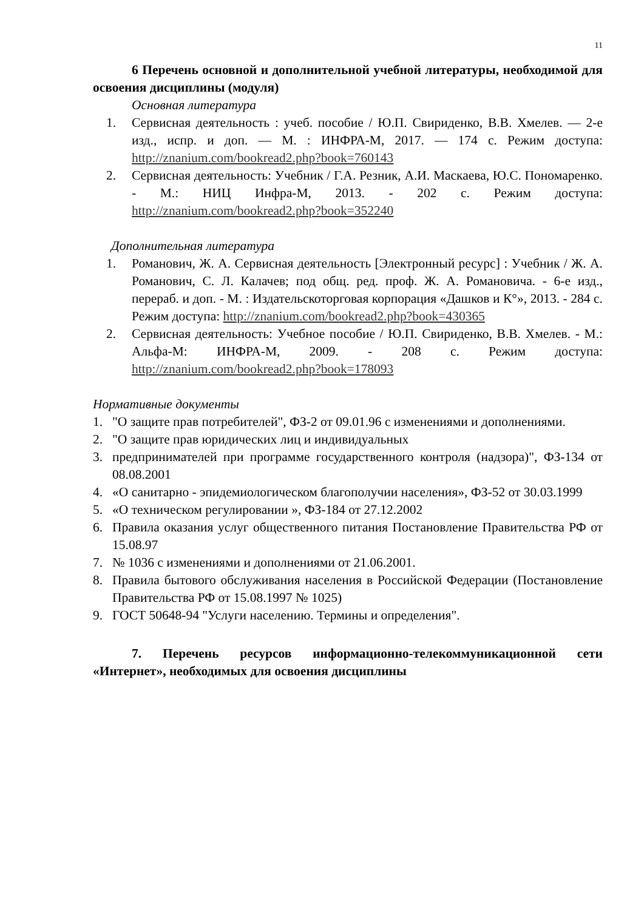11
6 Перечень основной и дополнительной учебной литературы, необходимой для освоения дисциплины (модуля)
Основная литература
1. Сервисная деятельность : учеб. пособие / Ю.П. Свириденко, В.В. Хмелев. — 2-е изд., испр. и доп. — М. : ИНФРА-М, 2017. — 174 с. Режим доступа: http://znanium.com/bookread2.php?book=760143
2. Сервисная деятельность: Учебник / Г.А. Резник, А.И. Маскаева, Ю.С. Пономаренко. - М.: НИЦ Инфра-М, 2013. - 202 с. Режим доступа: http://znanium.com/bookread2.php?book=352240
Дополнительная литература
1. Романович, Ж. А. Сервисная деятельность [Электронный ресурс] : Учебник / Ж. А. Романович, С. Л. Калачев; под общ. ред. проф. Ж. А. Романовича. - 6-е изд., перераб. и доп. - М. : Издательскоторговая корпорация «Дашков и К°», 2013. - 284 с. Режим доступа: http://znanium.com/bookread2.php?book=430365
2. Сервисная деятельность: Учебное пособие / Ю.П. Свириденко, В.В. Хмелев. - М.: Альфа-М: ИНФРА-М, 2009. - 208 с. Режим доступа: http://znanium.com/bookread2.php?book=178093
Нормативные документы
1. "О защите прав потребителей", ФЗ-2 от 09.01.96 с изменениями и дополнениями.
2. "О защите прав юридических лиц и индивидуальных
3. предпринимателей при программе государственного контроля (надзора)", ФЗ-134 от 08.08.2001
4. «О санитарно - эпидемиологическом благополучии населения», ФЗ-52 от 30.03.1999
5. «О техническом регулировании », ФЗ-184 от 27.12.2002
6. Правила оказания услуг общественного питания Постановление Правительства РФ от 15.08.97
7. № 1036 с изменениями и дополнениями от 21.06.2001.
8. Правила бытового обслуживания населения в Российской Федерации (Постановление Правительства РФ от 15.08.1997 № 1025)
9. ГОСТ 50648-94 "Услуги населению. Термины и определения".
7. Перечень ресурсов информационно-телекоммуникационной сети «Интернет», необходимых для освоения дисциплины